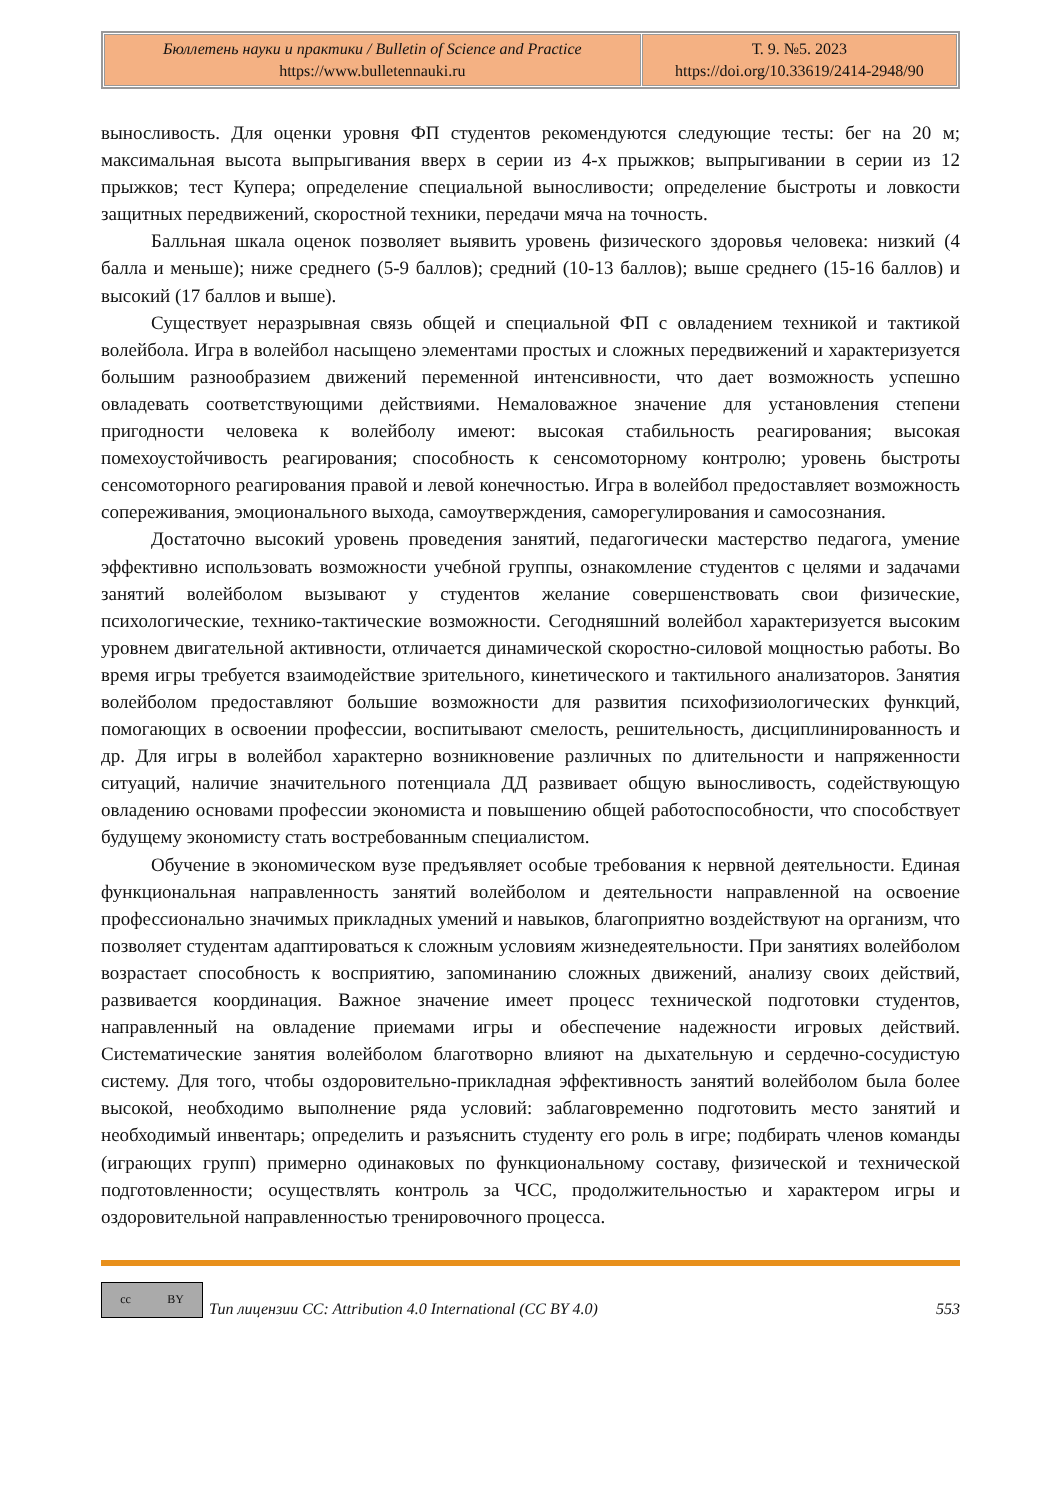| Бюллетень науки и практики / Bulletin of Science and Practice https://www.bulletennauki.ru | Т. 9. №5. 2023 https://doi.org/10.33619/2414-2948/90 |
выносливость. Для оценки уровня ФП студентов рекомендуются следующие тесты: бег на 20 м; максимальная высота выпрыгивания вверх в серии из 4-х прыжков; выпрыгивании в серии из 12 прыжков; тест Купера; определение специальной выносливости; определение быстроты и ловкости защитных передвижений, скоростной техники, передачи мяча на точность.
Балльная шкала оценок позволяет выявить уровень физического здоровья человека: низкий (4 балла и меньше); ниже среднего (5-9 баллов); средний (10-13 баллов); выше среднего (15-16 баллов) и высокий (17 баллов и выше).
Существует неразрывная связь общей и специальной ФП с овладением техникой и тактикой волейбола. Игра в волейбол насыщено элементами простых и сложных передвижений и характеризуется большим разнообразием движений переменной интенсивности, что дает возможность успешно овладевать соответствующими действиями. Немаловажное значение для установления степени пригодности человека к волейболу имеют: высокая стабильность реагирования; высокая помехоустойчивость реагирования; способность к сенсомоторному контролю; уровень быстроты сенсомоторного реагирования правой и левой конечностью. Игра в волейбол предоставляет возможность сопереживания, эмоционального выхода, самоутверждения, саморегулирования и самосознания.
Достаточно высокий уровень проведения занятий, педагогически мастерство педагога, умение эффективно использовать возможности учебной группы, ознакомление студентов с целями и задачами занятий волейболом вызывают у студентов желание совершенствовать свои физические, психологические, технико-тактические возможности. Сегодняшний волейбол характеризуется высоким уровнем двигательной активности, отличается динамической скоростно-силовой мощностью работы. Во время игры требуется взаимодействие зрительного, кинетического и тактильного анализаторов. Занятия волейболом предоставляют большие возможности для развития психофизиологических функций, помогающих в освоении профессии, воспитывают смелость, решительность, дисциплинированность и др. Для игры в волейбол характерно возникновение различных по длительности и напряженности ситуаций, наличие значительного потенциала ДД развивает общую выносливость, содействующую овладению основами профессии экономиста и повышению общей работоспособности, что способствует будущему экономисту стать востребованным специалистом.
Обучение в экономическом вузе предъявляет особые требования к нервной деятельности. Единая функциональная направленность занятий волейболом и деятельности направленной на освоение профессионально значимых прикладных умений и навыков, благоприятно воздействуют на организм, что позволяет студентам адаптироваться к сложным условиям жизнедеятельности. При занятиях волейболом возрастает способность к восприятию, запоминанию сложных движений, анализу своих действий, развивается координация. Важное значение имеет процесс технической подготовки студентов, направленный на овладение приемами игры и обеспечение надежности игровых действий. Систематические занятия волейболом благотворно влияют на дыхательную и сердечно-сосудистую систему. Для того, чтобы оздоровительно-прикладная эффективность занятий волейболом была более высокой, необходимо выполнение ряда условий: заблаговременно подготовить место занятий и необходимый инвентарь; определить и разъяснить студенту его роль в игре; подбирать членов команды (играющих групп) примерно одинаковых по функциональному составу, физической и технической подготовленности; осуществлять контроль за ЧСС, продолжительностью и характером игры и оздоровительной направленностью тренировочного процесса.
cc BY
Тип лицензии CC: Attribution 4.0 International (CC BY 4.0) 553